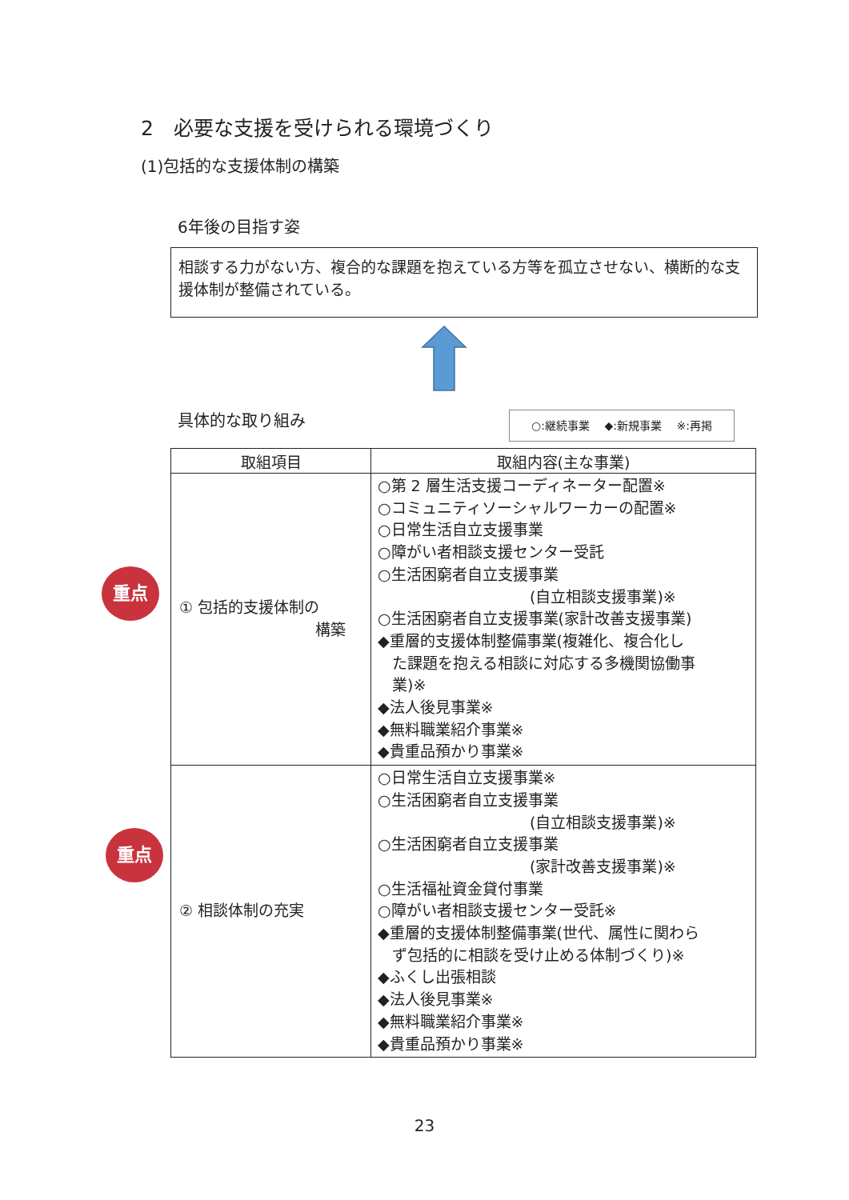2　必要な支援を受けられる環境づくり
(1)包括的な支援体制の構築
6年後の目指す姿
相談する力がない方、複合的な課題を抱えている方等を孤立させない、横断的な支援体制が整備されている。
具体的な取り組み ○:継続事業　 ◆:新規事業　 ※:再掲
重点
重点
| 取組項目 | 取組内容(主な事業) |
| --- | --- |
| ① 包括的支援体制の 構築 | ○第 2 層生活支援コーディネーター配置※ ○コミュニティソーシャルワーカーの配置※ ○日常生活自立支援事業 ○障がい者相談支援センター受託 ○生活困窮者自立支援事業 (自立相談支援事業)※ ○生活困窮者自立支援事業(家計改善支援事業) ◆重層的支援体制整備事業(複雑化、複合化し た課題を抱える相談に対応する多機関協働事 業)※ ◆法人後見事業※ ◆無料職業紹介事業※ ◆貴重品預かり事業※ |
| ② 相談体制の充実 | ○日常生活自立支援事業※ ○生活困窮者自立支援事業 (自立相談支援事業)※ ○生活困窮者自立支援事業 (家計改善支援事業)※ ○生活福祉資金貸付事業 ○障がい者相談支援センター受託※ ◆重層的支援体制整備事業(世代、属性に関わら ず包括的に相談を受け止める体制づくり)※ ◆ふくし出張相談 ◆法人後見事業※ ◆無料職業紹介事業※ ◆貴重品預かり事業※ |
23